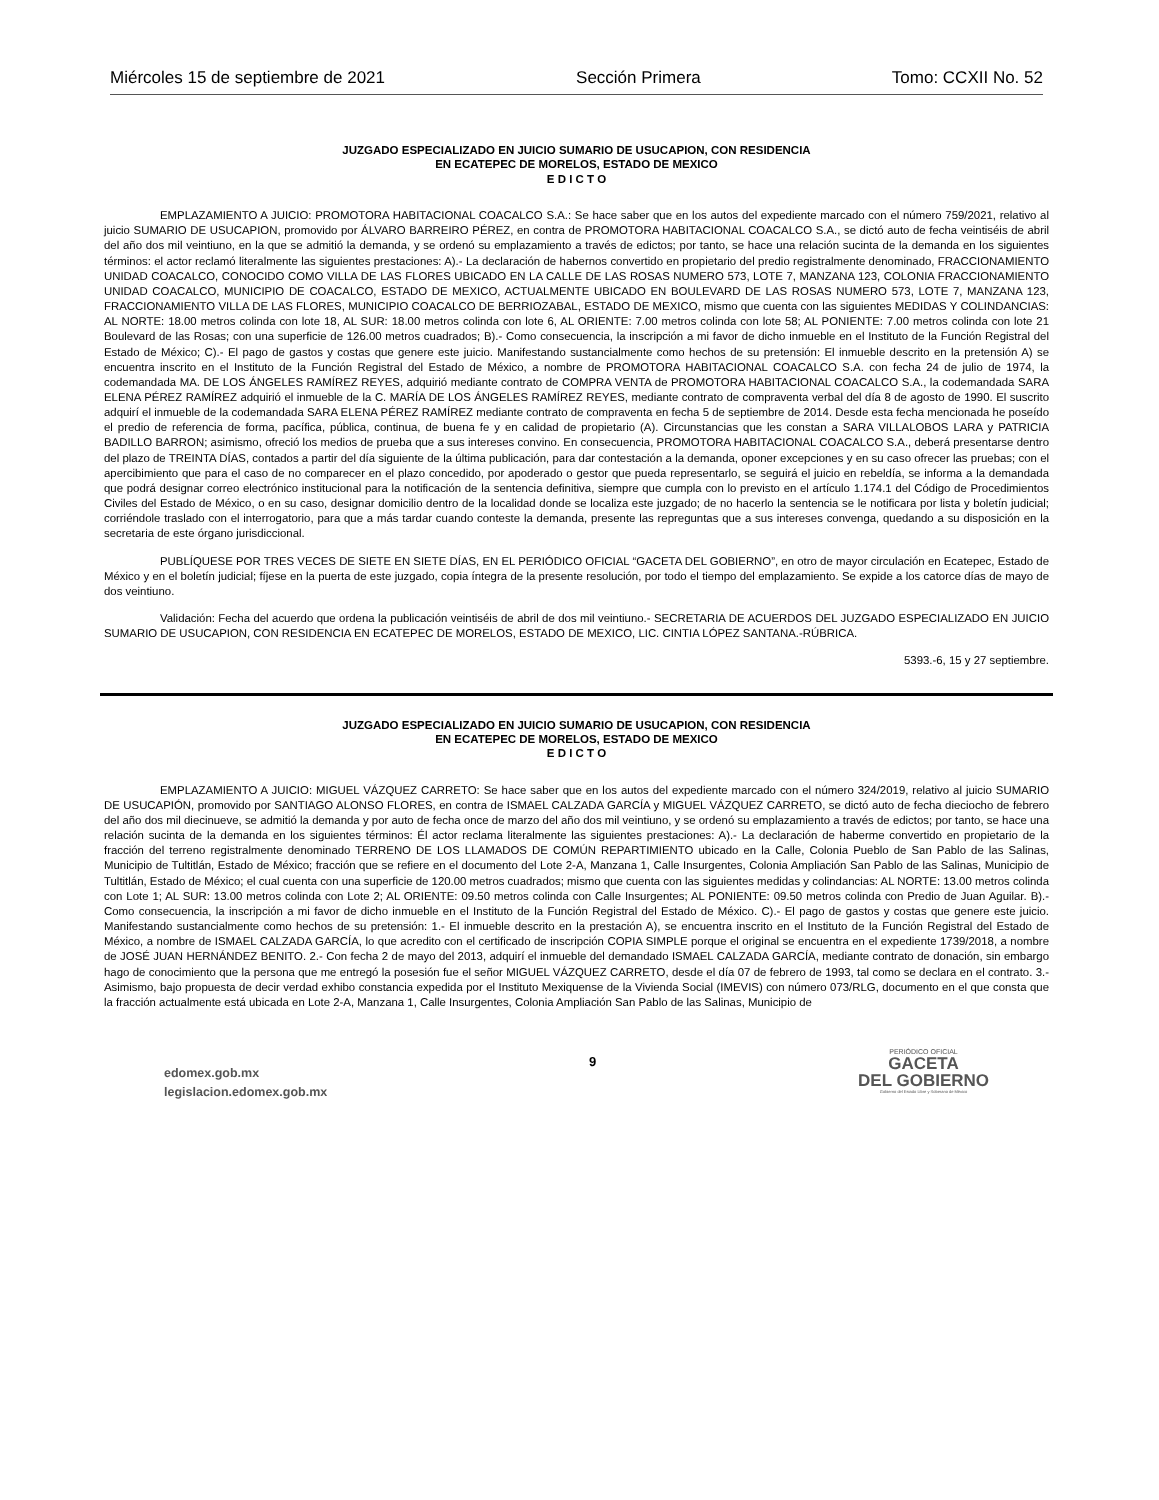Miércoles 15 de septiembre de 2021 Sección Primera Tomo: CCXII No. 52
JUZGADO ESPECIALIZADO EN JUICIO SUMARIO DE USUCAPION, CON RESIDENCIA
EN ECATEPEC DE MORELOS, ESTADO DE MEXICO
E D I C T O
EMPLAZAMIENTO A JUICIO: PROMOTORA HABITACIONAL COACALCO S.A.: Se hace saber que en los autos del expediente marcado con el número 759/2021, relativo al juicio SUMARIO DE USUCAPION, promovido por ÁLVARO BARREIRO PÉREZ, en contra de PROMOTORA HABITACIONAL COACALCO S.A., se dictó auto de fecha veintiséis de abril del año dos mil veintiuno, en la que se admitió la demanda, y se ordenó su emplazamiento a través de edictos; por tanto, se hace una relación sucinta de la demanda en los siguientes términos: el actor reclamó literalmente las siguientes prestaciones: A).- La declaración de habernos convertido en propietario del predio registralmente denominado, FRACCIONAMIENTO UNIDAD COACALCO, CONOCIDO COMO VILLA DE LAS FLORES UBICADO EN LA CALLE DE LAS ROSAS NUMERO 573, LOTE 7, MANZANA 123, COLONIA FRACCIONAMIENTO UNIDAD COACALCO, MUNICIPIO DE COACALCO, ESTADO DE MEXICO, ACTUALMENTE UBICADO EN BOULEVARD DE LAS ROSAS NUMERO 573, LOTE 7, MANZANA 123, FRACCIONAMIENTO VILLA DE LAS FLORES, MUNICIPIO COACALCO DE BERRIOZABAL, ESTADO DE MEXICO, mismo que cuenta con las siguientes MEDIDAS Y COLINDANCIAS: AL NORTE: 18.00 metros colinda con lote 18, AL SUR: 18.00 metros colinda con lote 6, AL ORIENTE: 7.00 metros colinda con lote 58; AL PONIENTE: 7.00 metros colinda con lote 21 Boulevard de las Rosas; con una superficie de 126.00 metros cuadrados; B).- Como consecuencia, la inscripción a mi favor de dicho inmueble en el Instituto de la Función Registral del Estado de México; C).- El pago de gastos y costas que genere este juicio. Manifestando sustancialmente como hechos de su pretensión: El inmueble descrito en la pretensión A) se encuentra inscrito en el Instituto de la Función Registral del Estado de México, a nombre de PROMOTORA HABITACIONAL COACALCO S.A. con fecha 24 de julio de 1974, la codemandada MA. DE LOS ÁNGELES RAMÍREZ REYES, adquirió mediante contrato de COMPRA VENTA de PROMOTORA HABITACIONAL COACALCO S.A., la codemandada SARA ELENA PÉREZ RAMÍREZ adquirió el inmueble de la C. MARÍA DE LOS ÁNGELES RAMÍREZ REYES, mediante contrato de compraventa verbal del día 8 de agosto de 1990. El suscrito adquirí el inmueble de la codemandada SARA ELENA PÉREZ RAMÍREZ mediante contrato de compraventa en fecha 5 de septiembre de 2014. Desde esta fecha mencionada he poseído el predio de referencia de forma, pacífica, pública, continua, de buena fe y en calidad de propietario (A). Circunstancias que les constan a SARA VILLALOBOS LARA y PATRICIA BADILLO BARRON; asimismo, ofreció los medios de prueba que a sus intereses convino. En consecuencia, PROMOTORA HABITACIONAL COACALCO S.A., deberá presentarse dentro del plazo de TREINTA DÍAS, contados a partir del día siguiente de la última publicación, para dar contestación a la demanda, oponer excepciones y en su caso ofrecer las pruebas; con el apercibimiento que para el caso de no comparecer en el plazo concedido, por apoderado o gestor que pueda representarlo, se seguirá el juicio en rebeldía, se informa a la demandada que podrá designar correo electrónico institucional para la notificación de la sentencia definitiva, siempre que cumpla con lo previsto en el artículo 1.174.1 del Código de Procedimientos Civiles del Estado de México, o en su caso, designar domicilio dentro de la localidad donde se localiza este juzgado; de no hacerlo la sentencia se le notificara por lista y boletín judicial; corriéndole traslado con el interrogatorio, para que a más tardar cuando conteste la demanda, presente las repreguntas que a sus intereses convenga, quedando a su disposición en la secretaria de este órgano jurisdiccional.
PUBLÍQUESE POR TRES VECES DE SIETE EN SIETE DÍAS, EN EL PERIÓDICO OFICIAL “GACETA DEL GOBIERNO”, en otro de mayor circulación en Ecatepec, Estado de México y en el boletín judicial; fíjese en la puerta de este juzgado, copia íntegra de la presente resolución, por todo el tiempo del emplazamiento. Se expide a los catorce días de mayo de dos veintiuno.
Validación: Fecha del acuerdo que ordena la publicación veintiséis de abril de dos mil veintiuno.- SECRETARIA DE ACUERDOS DEL JUZGADO ESPECIALIZADO EN JUICIO SUMARIO DE USUCAPION, CON RESIDENCIA EN ECATEPEC DE MORELOS, ESTADO DE MEXICO, LIC. CINTIA LÓPEZ SANTANA.-RÚBRICA.
5393.-6, 15 y 27 septiembre.
JUZGADO ESPECIALIZADO EN JUICIO SUMARIO DE USUCAPION, CON RESIDENCIA
EN ECATEPEC DE MORELOS, ESTADO DE MEXICO
E D I C T O
EMPLAZAMIENTO A JUICIO: MIGUEL VÁZQUEZ CARRETO: Se hace saber que en los autos del expediente marcado con el número 324/2019, relativo al juicio SUMARIO DE USUCAPIÓN, promovido por SANTIAGO ALONSO FLORES, en contra de ISMAEL CALZADA GARCÍA y MIGUEL VÁZQUEZ CARRETO, se dictó auto de fecha dieciocho de febrero del año dos mil diecinueve, se admitió la demanda y por auto de fecha once de marzo del año dos mil veintiuno, y se ordenó su emplazamiento a través de edictos; por tanto, se hace una relación sucinta de la demanda en los siguientes términos: Él actor reclama literalmente las siguientes prestaciones: A).- La declaración de haberme convertido en propietario de la fracción del terreno registralmente denominado TERRENO DE LOS LLAMADOS DE COMÚN REPARTIMIENTO ubicado en la Calle, Colonia Pueblo de San Pablo de las Salinas, Municipio de Tultitlán, Estado de México; fracción que se refiere en el documento del Lote 2-A, Manzana 1, Calle Insurgentes, Colonia Ampliación San Pablo de las Salinas, Municipio de Tultitlán, Estado de México; el cual cuenta con una superficie de 120.00 metros cuadrados; mismo que cuenta con las siguientes medidas y colindancias: AL NORTE: 13.00 metros colinda con Lote 1; AL SUR: 13.00 metros colinda con Lote 2; AL ORIENTE: 09.50 metros colinda con Calle Insurgentes; AL PONIENTE: 09.50 metros colinda con Predio de Juan Aguilar. B).- Como consecuencia, la inscripción a mi favor de dicho inmueble en el Instituto de la Función Registral del Estado de México. C).- El pago de gastos y costas que genere este juicio. Manifestando sustancialmente como hechos de su pretensión: 1.- El inmueble descrito en la prestación A), se encuentra inscrito en el Instituto de la Función Registral del Estado de México, a nombre de ISMAEL CALZADA GARCÍA, lo que acredito con el certificado de inscripción COPIA SIMPLE porque el original se encuentra en el expediente 1739/2018, a nombre de JOSÉ JUAN HERNÁNDEZ BENITO. 2.- Con fecha 2 de mayo del 2013, adquirí el inmueble del demandado ISMAEL CALZADA GARCÍA, mediante contrato de donación, sin embargo hago de conocimiento que la persona que me entregó la posesión fue el señor MIGUEL VÁZQUEZ CARRETO, desde el día 07 de febrero de 1993, tal como se declara en el contrato. 3.- Asimismo, bajo propuesta de decir verdad exhibo constancia expedida por el Instituto Mexiquense de la Vivienda Social (IMEVIS) con número 073/RLG, documento en el que consta que la fracción actualmente está ubicada en Lote 2-A, Manzana 1, Calle Insurgentes, Colonia Ampliación San Pablo de las Salinas, Municipio de
edomex.gob.mx
legislacion.edomex.gob.mx
9
PERIÓDICO OFICIAL
GACETA
DEL GOBIERNO
Gobierno del Estado Libre y Soberano de México